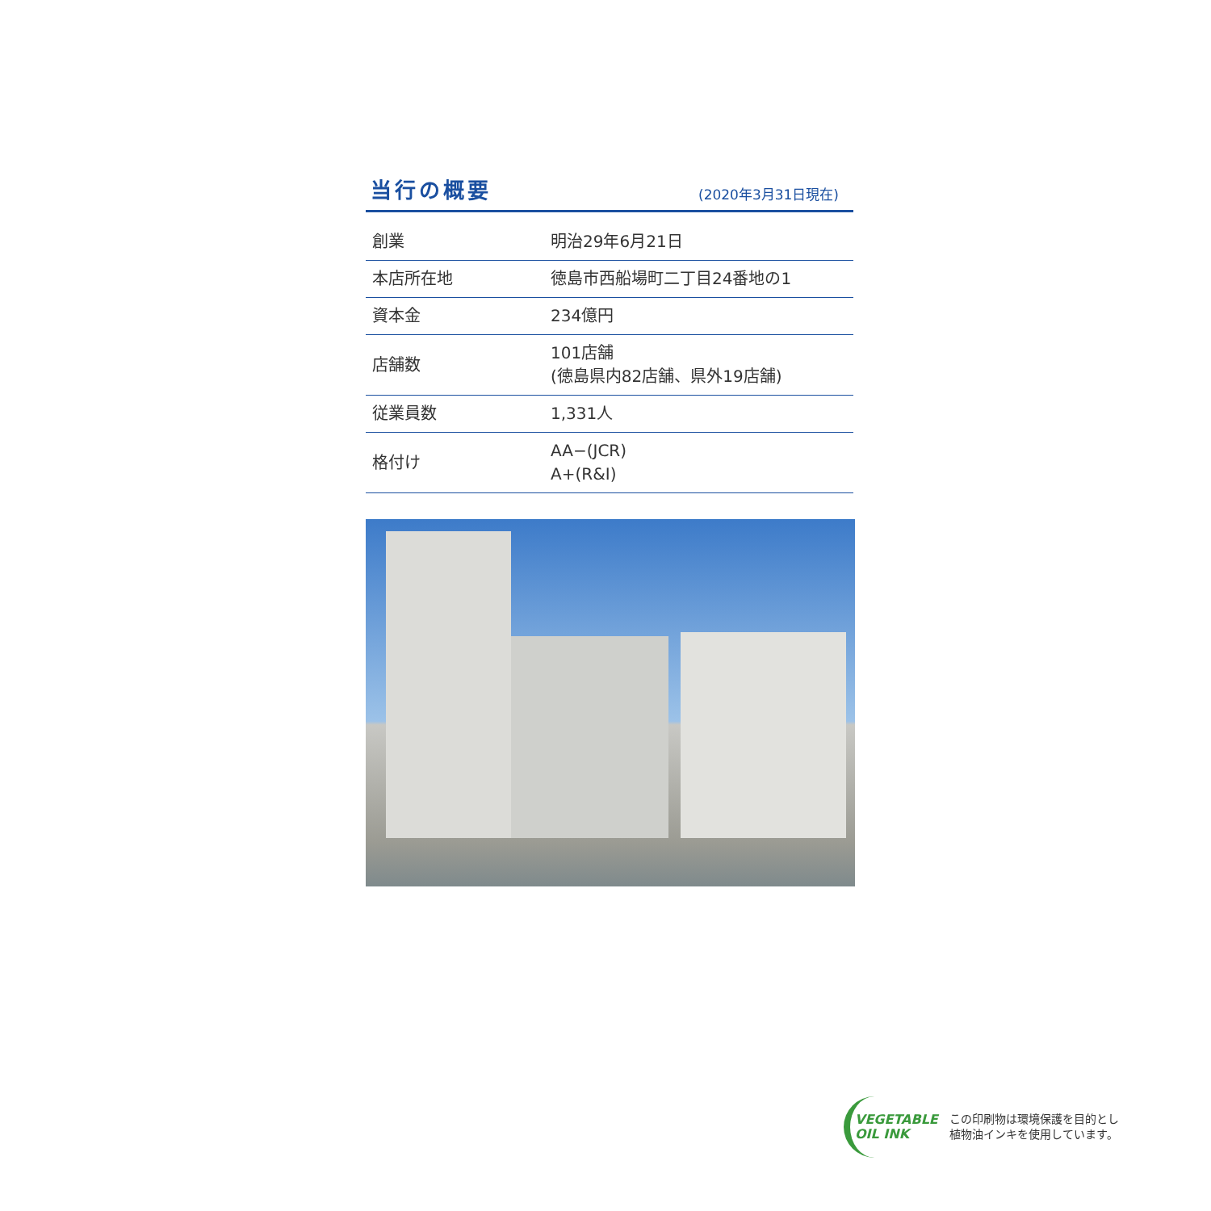当行の概要
(2020年3月31日現在)
| 創業 | 明治29年6月21日 |
| 本店所在地 | 徳島市西船場町二丁目24番地の1 |
| 資本金 | 234億円 |
| 店舗数 | 101店舗 (徳島県内82店舗、県外19店舗) |
| 従業員数 | 1,331人 |
| 格付け | AA−(JCR) A+(R&I) |
VEGETABLE
OIL INK
この印刷物は環境保護を目的とし
植物油インキを使用しています。